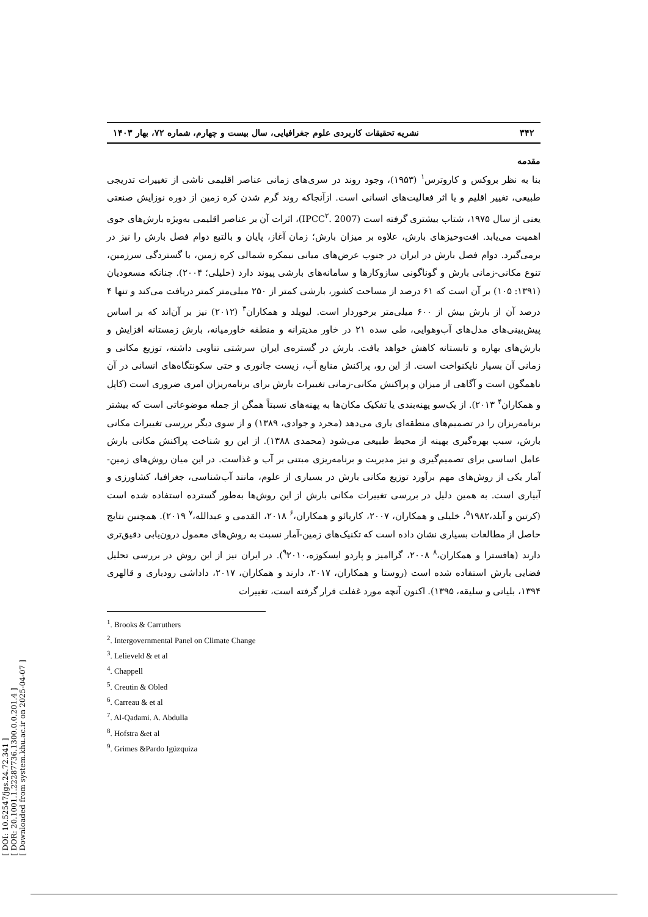[ DOI: 10.52547/jgs.24.72.341 ]
[ DOR: 20.1001.1.22287736.1300.0.0.201.4 ]
[ Downloaded from system.khu.ac.ir on 2025-04-07 ]
۳۴۲ نشریه تحقیقات کاربردی علوم جغرافیایی، سال بیست و چهارم، شماره ۷۲، بهار ۱۴۰۳
مقدمه
بنا به نظر بروکس و کاروترس<sup>۱</sup> (۱۹۵۳)، وجود روند در سری‌های زمانی عناصر اقلیمی ناشی از تغییرات تدریجی طبیعی، تغییر اقلیم و یا اثر فعالیت‌های انسانی است. ازآنجاکه روند گرم شدن کره زمین از دوره نوزایش صنعتی یعنی از سال ۱۹۷۵، شتاب بیشتری گرفته است (IPCC<sup>۲</sup>. 2007)، اثرات آن بر عناصر اقلیمی به‌ویژه بارش‌های جوی اهمیت می‌یابد. افت‌وخیزهای بارش، علاوه بر میزان بارش؛ زمان آغاز، پایان و بالتبع دوام فصل بارش را نیز در برمی‌گیرد. دوام فصل بارش در ایران در جنوب عرض‌های میانی نیمکره شمالی کره زمین، با گستردگی سرزمین، تنوع مکانی-زمانی بارش و گوناگونی سازوکارها و سامانه‌های بارشی پیوند دارد (خلیلی؛ ۲۰۰۴). چنانکه مسعودیان (۱۳۹۱: ۱۰۵) بر آن است که ۶۱ درصد از مساحت کشور، بارشی کمتر از ۲۵۰ میلی‌متر کمتر دریافت می‌کند و تنها ۴ درصد آن از بارش بیش از ۶۰۰ میلی‌متر برخوردار است. لیویلد و همکاران<sup>۳</sup> (۲۰۱۲) نیز بر آن‌اند که بر اساس پیش‌بینی‌های مدل‌های آب‌وهوایی، طی سده ۲۱ در خاور مدیترانه و منطقه خاورمیانه، بارش زمستانه افزایش و بارش‌های بهاره و تابستانه کاهش خواهد یافت. بارش در گستره‌ی ایران سرشتی تناوبی داشته، توزیع مکانی و زمانی آن بسیار نایکنواخت است. از این رو، پراکنش منابع آب، زیست جانوری و حتی سکونتگاه‌های انسانی در آن ناهمگون است و آگاهی از میزان و پراکنش مکانی-زمانی تغییرات بارش برای برنامه‌ریزان امری ضروری است (کاپل و همکاران<sup>۴</sup> ۲۰۱۳). از یک‌سو پهنه‌بندی یا تفکیک مکان‌ها به پهنه‌های نسبتاً همگن از جمله موضوعاتی است که بیشتر برنامه‌ریزان را در تصمیم‌های منطقه‌ای یاری می‌دهد (مجرد و جوادی، ۱۳۸۹) و از سوی دیگر بررسی تغییرات مکانی بارش، سبب بهره‌گیری بهینه از محیط طبیعی می‌شود (محمدی ۱۳۸۸). از این رو شناخت پراکنش مکانی بارش عامل اساسی برای تصمیم‌گیری و نیز مدیریت و برنامه‌ریزی مبتنی بر آب و غذاست. در این میان روش‌های زمین-آمار یکی از روش‌های مهم برآورد توزیع مکانی بارش در بسیاری از علوم، مانند آب‌شناسی، جغرافیا، کشاورزی و آبیاری است. به همین دلیل در بررسی تغییرات مکانی بارش از این روش‌ها به‌طور گسترده استفاده شده است (کرتین و آبلد،<sup>۵</sup>۱۹۸۲، خلیلی و همکاران، ۲۰۰۷، کاریائو و همکاران،<sup>۶</sup> ۲۰۱۸، القدمی و عبدالله،<sup>۷</sup> ۲۰۱۹). همچنین نتایج حاصل از مطالعات بسیاری نشان داده است که تکنیک‌های زمین-آمار نسبت به روش‌های معمول درون‌یابی دقیق‌تری دارند (هافسترا و همکاران،<sup>۸</sup> ۲۰۰۸، گراامیز و پاردو ایسکوزه،<sup>۹</sup>۲۰۱۰). در ایران نیز از این روش در بررسی تحلیل فضایی بارش استفاده شده است (روستا و همکاران، ۲۰۱۷، دارند و همکاران، ۲۰۱۷، داداشی رودباری و قالهری ۱۳۹۴، بلیانی و سلیقه، ۱۳۹۵). اکنون آنچه مورد غفلت قرار گرفته است، تغییرات
<sup>1</sup>. Brooks & Carruthers
<sup>2</sup>. Intergovernmental Panel on Climate Change
<sup>3</sup>. Lelieveld & et al
<sup>4</sup>. Chappell
<sup>5</sup>. Creutin & Obled
<sup>6</sup>. Carreau & et al
<sup>7</sup>. Al-Qadami. A. Abdulla
<sup>8</sup>. Hofstra &et al
<sup>9</sup>. Grimes &Pardo Igúzquiza